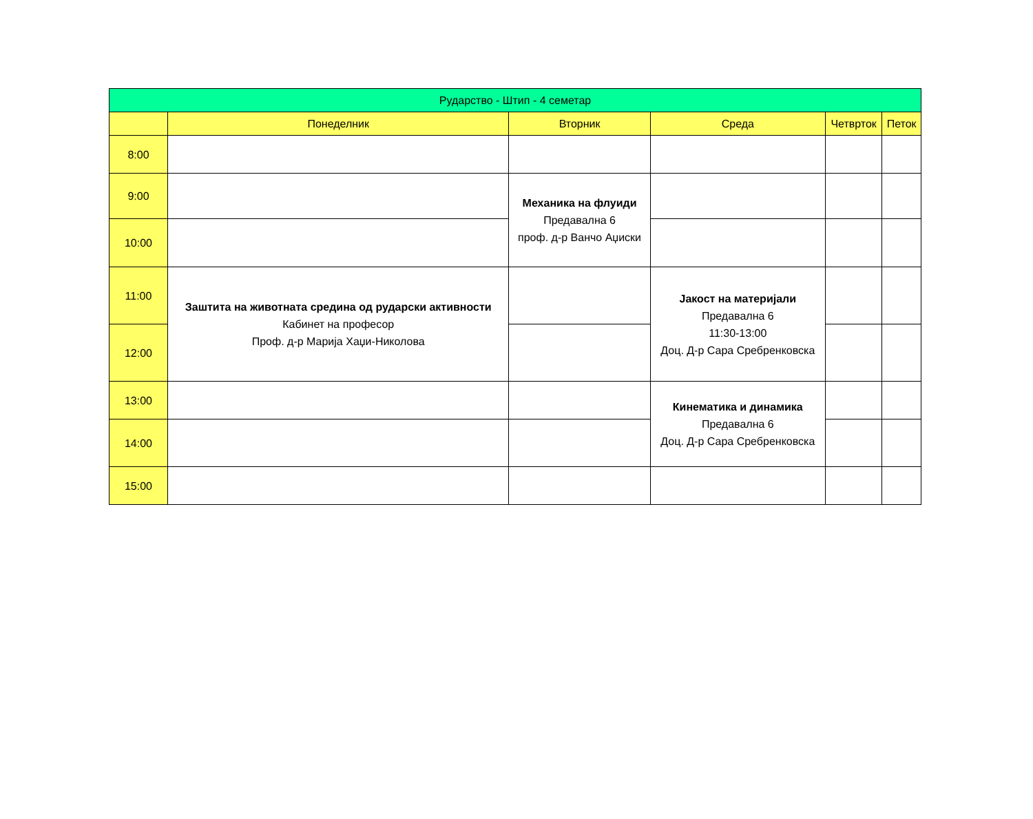| Рударство - Штип - 4 семетар | | | | | |
| --- | --- | --- | --- | --- | --- |
| | Понеделник | Вторник | Среда | Четврток | Петок |
| 8:00 | | | | | |
| 9:00 | | Механика на флуиди Предавална 6 проф. д-р Ванчо Аџиски | | | |
| 10:00 | | | | | |
| 11:00 | Заштита на животната средина од рударски активности Кабинет на професор Проф. д-р Марија Хаџи-Николова | | Јакост на материјали Предавална 6 11:30-13:00 Доц. Д-р Сара Сребренковска | | |
| 12:00 | | | | | |
| 13:00 | | | Кинематика и динамика Предавална 6 Доц. Д-р Сара Сребренковска | | |
| 14:00 | | | | | |
| 15:00 | | | | | |